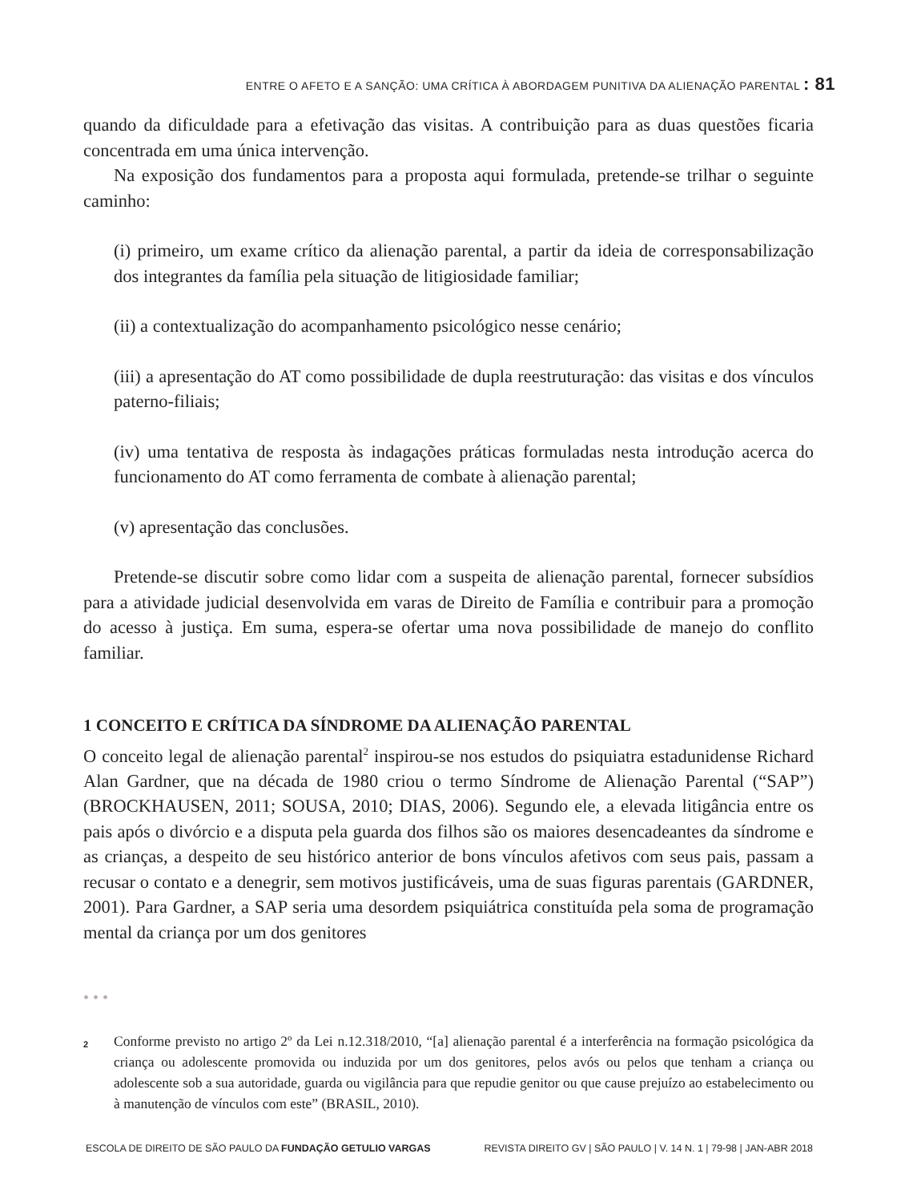ENTRE O AFETO E A SANÇÃO: UMA CRÍTICA À ABORDAGEM PUNITIVA DA ALIENAÇÃO PARENTAL : 81
quando da dificuldade para a efetivação das visitas. A contribuição para as duas questões ficaria concentrada em uma única intervenção.
Na exposição dos fundamentos para a proposta aqui formulada, pretende-se trilhar o seguinte caminho:
(i) primeiro, um exame crítico da alienação parental, a partir da ideia de corresponsabilização dos integrantes da família pela situação de litigiosidade familiar;
(ii) a contextualização do acompanhamento psicológico nesse cenário;
(iii) a apresentação do AT como possibilidade de dupla reestruturação: das visitas e dos vínculos paterno-filiais;
(iv) uma tentativa de resposta às indagações práticas formuladas nesta introdução acerca do funcionamento do AT como ferramenta de combate à alienação parental;
(v) apresentação das conclusões.
Pretende-se discutir sobre como lidar com a suspeita de alienação parental, fornecer subsídios para a atividade judicial desenvolvida em varas de Direito de Família e contribuir para a promoção do acesso à justiça. Em suma, espera-se ofertar uma nova possibilidade de manejo do conflito familiar.
1 CONCEITO E CRÍTICA DA SÍNDROME DA ALIENAÇÃO PARENTAL
O conceito legal de alienação parental<sup>2</sup> inspirou-se nos estudos do psiquiatra estadunidense Richard Alan Gardner, que na década de 1980 criou o termo Síndrome de Alienação Parental (“SAP”) (BROCKHAUSEN, 2011; SOUSA, 2010; DIAS, 2006). Segundo ele, a elevada litigância entre os pais após o divórcio e a disputa pela guarda dos filhos são os maiores desencadeantes da síndrome e as crianças, a despeito de seu histórico anterior de bons vínculos afetivos com seus pais, passam a recusar o contato e a denegrir, sem motivos justificáveis, uma de suas figuras parentais (GARDNER, 2001). Para Gardner, a SAP seria uma desordem psiquiátrica constituída pela soma de programação mental da criança por um dos genitores
• • •
2
Conforme previsto no artigo 2º da Lei n.12.318/2010, “[a] alienação parental é a interferência na formação psicológica da criança ou adolescente promovida ou induzida por um dos genitores, pelos avós ou pelos que tenham a criança ou adolescente sob a sua autoridade, guarda ou vigilância para que repudie genitor ou que cause prejuízo ao estabelecimento ou à manutenção de vínculos com este” (BRASIL, 2010).
ESCOLA DE DIREITO DE SÃO PAULO DA FUNDAÇÃO GETULIO VARGAS REVISTA DIREITO GV | SÃO PAULO | V. 14 N. 1 | 79-98 | JAN-ABR 2018